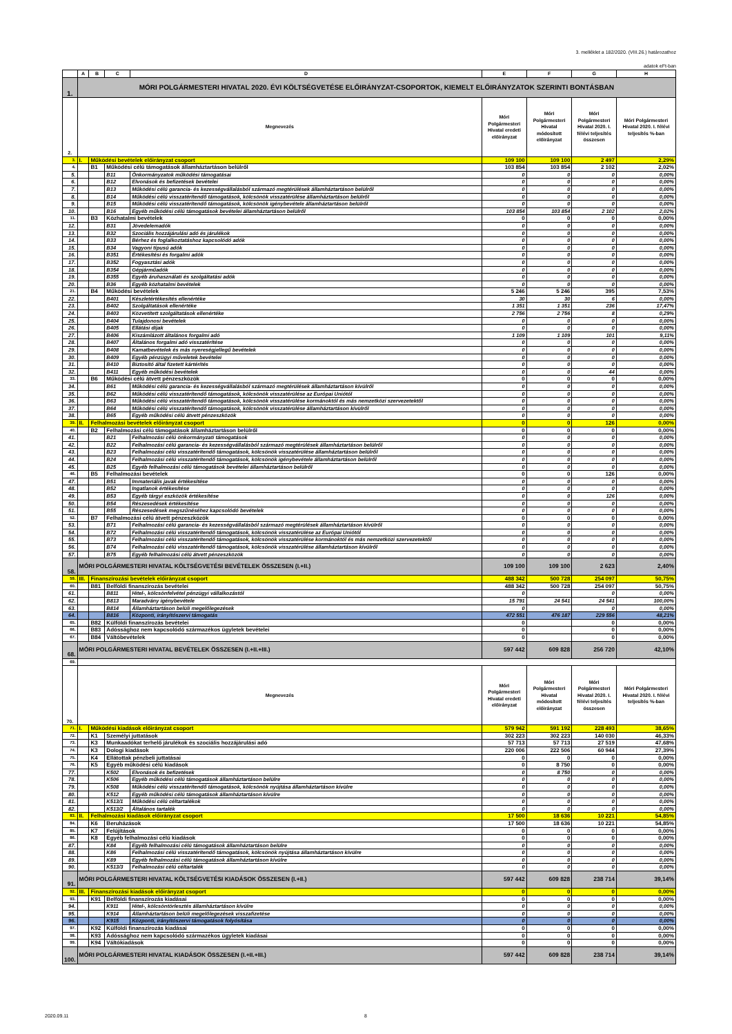3. melléklet a 182/2020. (VIII.26.) határozathoz
adatok eFt-ban
| | A | B | C | D | E | F | G | H |
| --- | --- | --- | --- | --- | --- | --- | --- | --- |
| 1. | MÓRI POLGÁRMESTERI HIVATAL 2020. ÉVI KÖLTSÉGVETÉSE ELŐIRÁNYZAT-CSOPORTOK, KIEMELT ELŐIRÁNYZATOK SZERINTI BONTÁSBAN | | | | | | | |
| 2. | Megnevezés | | | | Móri Polgármesteri Hivatal eredeti előirányzat | Móri Polgármesteri Hivatal módosított előirányzat | Móri Polgármesteri Hivatal 2020. I. félévi teljesítés összesen | Móri Polgármesteri Hivatal 2020. I. félévi teljesítés %-ban |
| 3. | I. | Működési bevételek előirányzat csoport | | | 109 100 | 109 100 | 2 497 | 2,29% |
| 4. | | B1 | Működési célú támogatások államháztartáson belülről | | 103 854 | 103 854 | 2 102 | 2,02% |
| 5. | | | B11 | Önkormányzatok működési támogatásai | 0 | 0 | 0 | 0,00% |
| 6. | | | B12 | Elvonások és befizetések bevételei | 0 | 0 | 0 | 0,00% |
| 7. | | | B13 | Működési célú garancia- és kezességvállalásból származó megtérülések államháztartáson belülről | 0 | 0 | 0 | 0,00% |
| 8. | | | B14 | Működési célú visszatérítendő támogatások, kölcsönök visszatérülése államháztartáson belülről | 0 | 0 | 0 | 0,00% |
| 9. | | | B15 | Működési célú visszatérítendő támogatások, kölcsönök igénybevétele államháztartáson belülről | 0 | 0 | 0 | 0,00% |
| 10. | | | B16 | Egyéb működési célú támogatások bevételei államháztartáson belülről | 103 854 | 103 854 | 2 102 | 2,02% |
| 11. | | B3 | Közhatalmi bevételek | | 0 | 0 | 0 | 0,00% |
| 12. | | | B31 | Jövedelemadók | 0 | 0 | 0 | 0,00% |
| 13. | | | B32 | Szociális hozzájárulási adó és járulékok | 0 | 0 | 0 | 0,00% |
| 14. | | | B33 | Bérhez és foglalkoztatáshoz kapcsolódó adók | 0 | 0 | 0 | 0,00% |
| 15. | | | B34 | Vagyoni típusú adók | 0 | 0 | 0 | 0,00% |
| 16. | | | B351 | Értékesítési és forgalmi adók | 0 | 0 | 0 | 0,00% |
| 17. | | | B352 | Fogyasztási adók | 0 | 0 | 0 | 0,00% |
| 18. | | | B354 | Gépjárműadók | 0 | 0 | 0 | 0,00% |
| 19. | | | B355 | Egyéb áruhasználati és szolgáltatási adók | 0 | 0 | 0 | 0,00% |
| 20. | | | B36 | Egyéb közhatalmi bevételek | 0 | 0 | 0 | 0,00% |
| 21. | | B4 | Működési bevételek | | 5 246 | 5 246 | 395 | 7,53% |
| 22. | | | B401 | Készletértékesítés ellenértéke | 30 | 30 | 6 | 0,00% |
| 23. | | | B402 | Szolgáltatások ellenértéke | 1 351 | 1 351 | 236 | 17,47% |
| 24. | | | B403 | Közvetített szolgáltatások ellenértéke | 2 756 | 2 756 | 8 | 0,29% |
| 25. | | | B404 | Tulajdonosi bevételek | 0 | 0 | 0 | 0,00% |
| 26. | | | B405 | Ellátási díjak | 0 | 0 | 0 | 0,00% |
| 27. | | | B406 | Kiszámlázott általános forgalmi adó | 1 109 | 1 109 | 101 | 9,11% |
| 28. | | | B407 | Általános forgalmi adó visszatérítése | 0 | 0 | 0 | 0,00% |
| 29. | | | B408 | Kamatbevételek és más nyereségjellegű bevételek | 0 | 0 | 0 | 0,00% |
| 30. | | | B409 | Egyéb pénzügyi műveletek bevételei | 0 | 0 | 0 | 0,00% |
| 31. | | | B410 | Biztosító által fizetett kártérítés | 0 | 0 | 0 | 0,00% |
| 32. | | | B411 | Egyéb működési bevételek | 0 | 0 | 44 | 0,00% |
| 33. | | B6 | Működési célú átvett pénzeszközök | | 0 | 0 | 0 | 0,00% |
| 34. | | | B61 | Működési célú garancia- és kezességvállalásból származó megtérülések államháztartáson kívülről | 0 | 0 | 0 | 0,00% |
| 35. | | | B62 | Működési célú visszatérítendő támogatások, kölcsönök visszatérülése az Európai Uniótól | 0 | 0 | 0 | 0,00% |
| 36. | | | B63 | Működési célú visszatérítendő támogatások, kölcsönök visszatérülése kormánoktól és más nemzetközi szervezetektől | 0 | 0 | 0 | 0,00% |
| 37. | | | B64 | Működési célú visszatérítendő támogatások, kölcsönök visszatérülése államháztartáson kívülről | 0 | 0 | 0 | 0,00% |
| 38. | | | B65 | Egyéb működési célú átvett pénzeszközök | 0 | 0 | 0 | 0,00% |
| 39. | II. | Felhalmozási bevételek előirányzat csoport | | | 0 | 0 | 126 | 0,00% |
| 40. | | B2 | Felhalmozási célú támogatások államháztartáson belülről | | 0 | 0 | 0 | 0,00% |
| 41. | | | B21 | Felhalmozási célú önkormányzati támogatások | 0 | 0 | 0 | 0,00% |
| 42. | | | B22 | Felhalmozási célú garancia- és kezességvállalásból származó megtérülések államháztartáson belülről | 0 | 0 | 0 | 0,00% |
| 43. | | | B23 | Felhalmozási célú visszatérítendő támogatások, kölcsönök visszatérülése államháztartáson belülről | 0 | 0 | 0 | 0,00% |
| 44. | | | B24 | Felhalmozási célú visszatérítendő támogatások, kölcsönök igénybevétele államháztartáson belülről | 0 | 0 | 0 | 0,00% |
| 45. | | | B25 | Egyéb felhalmozási célú támogatások bevételei államháztartáson belülről | 0 | 0 | 0 | 0,00% |
| 46. | | B5 | Felhalmozási bevételek | | 0 | 0 | 126 | 0,00% |
| 47. | | | B51 | Immateriális javak értékesítése | 0 | 0 | 0 | 0,00% |
| 48. | | | B52 | Ingatlanok értékesítése | 0 | 0 | 0 | 0,00% |
| 49. | | | B53 | Egyéb tárgyi eszközök értékesítése | 0 | 0 | 126 | 0,00% |
| 50. | | | B54 | Részesedések értékesítése | 0 | 0 | 0 | 0,00% |
| 51. | | | B55 | Részesedések megszűnéséhez kapcsolódó bevételek | 0 | 0 | 0 | 0,00% |
| 52. | | B7 | Felhalmozási célú átvett pénzeszközök | | 0 | 0 | 0 | 0,00% |
| 53. | | | B71 | Felhalmozási célú garancia- és kezességvállalásból származó megtérülések államháztartáson kívülről | 0 | 0 | 0 | 0,00% |
| 54. | | | B72 | Felhalmozási célú visszatérítendő támogatások, kölcsönök visszatérülése az Európai Uniótól | 0 | 0 | 0 | 0,00% |
| 55. | | | B73 | Felhalmozási célú visszatérítendő támogatások, kölcsönök visszatérülése kormánoktól és más nemzetközi szervezetektől | 0 | 0 | 0 | 0,00% |
| 56. | | | B74 | Felhalmozási célú visszatérítendő támogatások, kölcsönök visszatérülése államháztartáson kívülről | 0 | 0 | 0 | 0,00% |
| 57. | | | B75 | Egyéb felhalmozási célú átvett pénzeszközök | 0 | 0 | 0 | 0,00% |
| 58. | MÓRI POLGÁRMESTERI HIVATAL KÖLTSÉGVETÉSI BEVÉTELEK ÖSSZESEN (I.+II.) | | | | 109 100 | 109 100 | 2 623 | 2,40% |
| 59. | III. | Finanszírozási bevételek előirányzat csoport | | | 488 342 | 500 728 | 254 097 | 50,75% |
| 60. | | B81 | Belföldi finanszírozás bevételei | | 488 342 | 500 728 | 254 097 | 50,75% |
| 61. | | | B811 | Hitel-, kölcsönfelvétel pénzügyi vállalkozástól | 0 | | 0 | 0,00% |
| 62. | | | B813 | Maradvány igénybevétele | 15 791 | 24 541 | 24 541 | 100,00% |
| 63. | | | B814 | Államháztartáson belüli megelőlegezések | 0 | | 0 | 0,00% |
| 64. | | | B816 | Központi, irányítószervi támogatás | 472 551 | 476 187 | 229 556 | 48,21% |
| 65. | | B82 | Külföldi finanszírozás bevételei | | 0 | | 0 | 0,00% |
| 66. | | B83 | Adóssághoz nem kapcsolódó származékos ügyletek bevételei | | 0 | | 0 | 0,00% |
| 67. | | B84 | Váltóbevételek | | 0 | | 0 | 0,00% |
| 68. | MÓRI POLGÁRMESTERI HIVATAL BEVÉTELEK ÖSSZESEN (I.+II.+III.) | | | | 597 442 | 609 828 | 256 720 | 42,10% |
| 69. | | | | | | | | |
| 70. | Megnevezés | | | | Móri Polgármesteri Hivatal eredeti előirányzat | Móri Polgármesteri Hivatal módosított előirányzat | Móri Polgármesteri Hivatal 2020. I. félévi teljesítés összesen | Móri Polgármesteri Hivatal 2020. I. félévi teljesítés %-ban |
| 71. | I. | Működési kiadások előirányzat csoport | | | 579 942 | 591 192 | 228 493 | 38,65% |
| 72. | | K1 | Személyi juttatások | | 302 223 | 302 223 | 140 030 | 46,33% |
| 73. | | K3 | Munkaadókat terhelő járulékok és szociális hozzájárulási adó | | 57 713 | 57 713 | 27 519 | 47,68% |
| 74. | | K3 | Dologi kiadások | | 220 006 | 222 506 | 60 944 | 27,39% |
| 75. | | K4 | Ellátottak pénzbeli juttatásai | | 0 | 0 | 0 | 0,00% |
| 76. | | K5 | Egyéb működési célú kiadások | | 0 | 8 750 | 0 | 0,00% |
| 77. | | | K502 | Elvonások és befizetések | 0 | 8 750 | 0 | 0,00% |
| 78. | | | K506 | Egyéb működési célú támogatások államháztartáson belülre | 0 | 0 | 0 | 0,00% |
| 79. | | | K508 | Működési célú visszatérítendő támogatások, kölcsönök nyújtása államháztartáson kívülre | 0 | 0 | 0 | 0,00% |
| 80. | | | K512 | Egyéb működési célú támogatások államháztartáson kívülre | 0 | 0 | 0 | 0,00% |
| 81. | | | K513/1 | Működési célú céltartalékok | 0 | 0 | 0 | 0,00% |
| 82. | | | K513/2 | Általános tartalék | 0 | 0 | 0 | 0,00% |
| 83. | II. | Felhalmozási kiadások előirányzat csoport | | | 17 500 | 18 636 | 10 221 | 54,85% |
| 84. | | K6 | Beruházások | | 17 500 | 18 636 | 10 221 | 54,85% |
| 85. | | K7 | Felújítások | | 0 | 0 | 0 | 0,00% |
| 86. | | K8 | Egyéb felhalmozási célú kiadások | | 0 | 0 | 0 | 0,00% |
| 87. | | | K84 | Egyéb felhalmozási célú támogatások államháztartáson belülre | 0 | 0 | 0 | 0,00% |
| 88. | | | K86 | Felhalmozási célú visszatérítendő támogatások, kölcsönök nyújtása államháztartáson kívülre | 0 | 0 | 0 | 0,00% |
| 89. | | | K89 | Egyéb felhalmozási célú támogatások államháztartáson kívülre | 0 | 0 | 0 | 0,00% |
| 90. | | | K513/3 | Felhalmozási célú céltartalék | 0 | 0 | 0 | 0,00% |
| 91. | MÓRI POLGÁRMESTERI HIVATAL KÖLTSÉGVETÉSI KIADÁSOK ÖSSZESEN (I.+II.) | | | | 597 442 | 609 828 | 238 714 | 39,14% |
| 92. | III. | Finanszírozási kiadások előirányzat csoport | | | 0 | 0 | 0 | 0,00% |
| 93. | | K91 | Belföldi finanszírozás kiadásai | | 0 | 0 | 0 | 0,00% |
| 94. | | | K911 | Hitel-, kölcsöntörlesztés államháztartáson kívülre | 0 | 0 | 0 | 0,00% |
| 95. | | | K914 | Államháztartáson belüli megelőlegezések visszafizetése | 0 | 0 | 0 | 0,00% |
| 96. | | | K915 | Központi, irányítószervi támogatások folyósítása | 0 | 0 | 0 | 0,00% |
| 97. | | K92 | Külföldi finanszírozás kiadásai | | 0 | 0 | 0 | 0,00% |
| 98. | | K93 | Adóssághoz nem kapcsolódó származékos ügyletek kiadásai | | 0 | 0 | 0 | 0,00% |
| 99. | | K94 | Váltókiadások | | 0 | 0 | 0 | 0,00% |
| 100. | MÓRI POLGÁRMESTERI HIVATAL KIADÁSOK ÖSSZESEN (I.+II.+III.) | | | | 597 442 | 609 828 | 238 714 | 39,14% |
2020.09.11 8